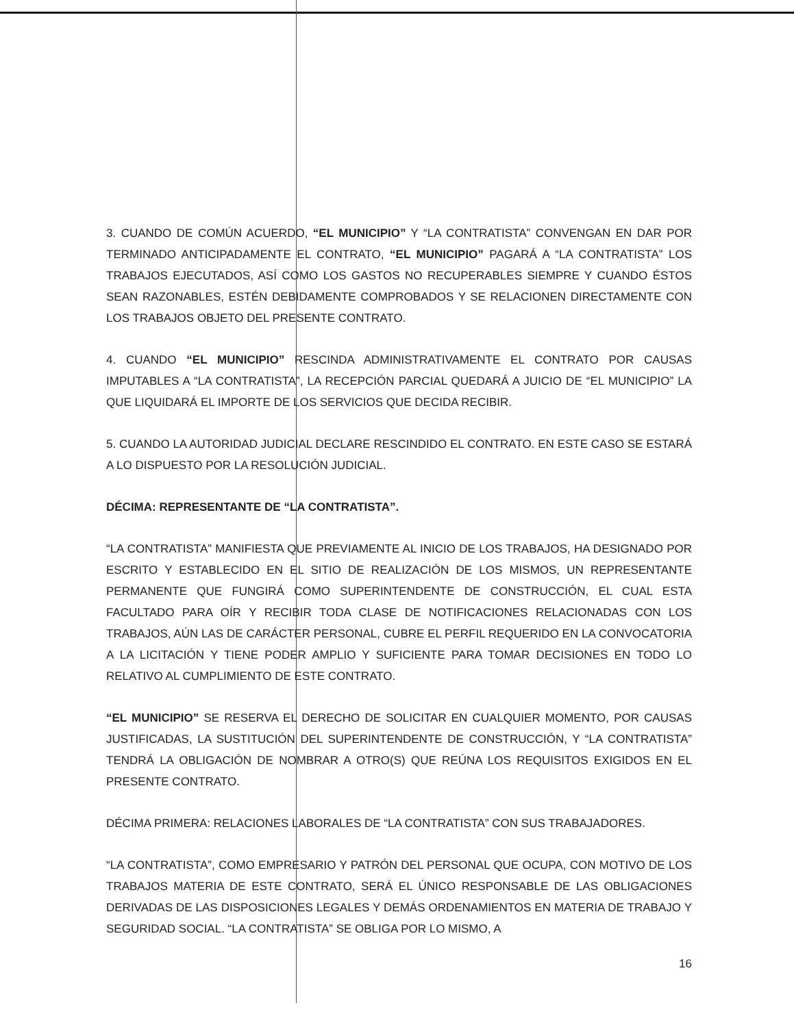3. CUANDO DE COMÚN ACUERDO, “EL MUNICIPIO” Y “LA CONTRATISTA” CONVENGAN EN DAR POR TERMINADO ANTICIPADAMENTE EL CONTRATO, “EL MUNICIPIO” PAGARÁ A “LA CONTRATISTA” LOS TRABAJOS EJECUTADOS, ASÍ COMO LOS GASTOS NO RECUPERABLES SIEMPRE Y CUANDO ÉSTOS SEAN RAZONABLES, ESTÉN DEBIDAMENTE COMPROBADOS Y SE RELACIONEN DIRECTAMENTE CON LOS TRABAJOS OBJETO DEL PRESENTE CONTRATO.
4. CUANDO “EL MUNICIPIO” RESCINDA ADMINISTRATIVAMENTE EL CONTRATO POR CAUSAS IMPUTABLES A “LA CONTRATISTA”, LA RECEPCIÓN PARCIAL QUEDARÁ A JUICIO DE “EL MUNICIPIO” LA QUE LIQUIDARÁ EL IMPORTE DE LOS SERVICIOS QUE DECIDA RECIBIR.
5. CUANDO LA AUTORIDAD JUDICIAL DECLARE RESCINDIDO EL CONTRATO. EN ESTE CASO SE ESTARÁ A LO DISPUESTO POR LA RESOLUCIÓN JUDICIAL.
DÉCIMA: REPRESENTANTE DE “LA CONTRATISTA”.
“LA CONTRATISTA” MANIFIESTA QUE PREVIAMENTE AL INICIO DE LOS TRABAJOS, HA DESIGNADO POR ESCRITO Y ESTABLECIDO EN EL SITIO DE REALIZACIÓN DE LOS MISMOS, UN REPRESENTANTE PERMANENTE QUE FUNGIRÁ COMO SUPERINTENDENTE DE CONSTRUCCIÓN, EL CUAL ESTA FACULTADO PARA OÍR Y RECIBIR TODA CLASE DE NOTIFICACIONES RELACIONADAS CON LOS TRABAJOS, AÚN LAS DE CARÁCTER PERSONAL, CUBRE EL PERFIL REQUERIDO EN LA CONVOCATORIA A LA LICITACIÓN Y TIENE PODER AMPLIO Y SUFICIENTE PARA TOMAR DECISIONES EN TODO LO RELATIVO AL CUMPLIMIENTO DE ESTE CONTRATO.
“EL MUNICIPIO” SE RESERVA EL DERECHO DE SOLICITAR EN CUALQUIER MOMENTO, POR CAUSAS JUSTIFICADAS, LA SUSTITUCIÓN DEL SUPERINTENDENTE DE CONSTRUCCIÓN, Y “LA CONTRATISTA” TENDRÁ LA OBLIGACIÓN DE NOMBRAR A OTRO(S) QUE REÚNA LOS REQUISITOS EXIGIDOS EN EL PRESENTE CONTRATO.
DÉCIMA PRIMERA: RELACIONES LABORALES DE “LA CONTRATISTA” CON SUS TRABAJADORES.
“LA CONTRATISTA”, COMO EMPRESARIO Y PATRÓN DEL PERSONAL QUE OCUPA, CON MOTIVO DE LOS TRABAJOS MATERIA DE ESTE CONTRATO, SERÁ EL ÚNICO RESPONSABLE DE LAS OBLIGACIONES DERIVADAS DE LAS DISPOSICIONES LEGALES Y DEMÁS ORDENAMIENTOS EN MATERIA DE TRABAJO Y SEGURIDAD SOCIAL. “LA CONTRATISTA” SE OBLIGA POR LO MISMO, A
16